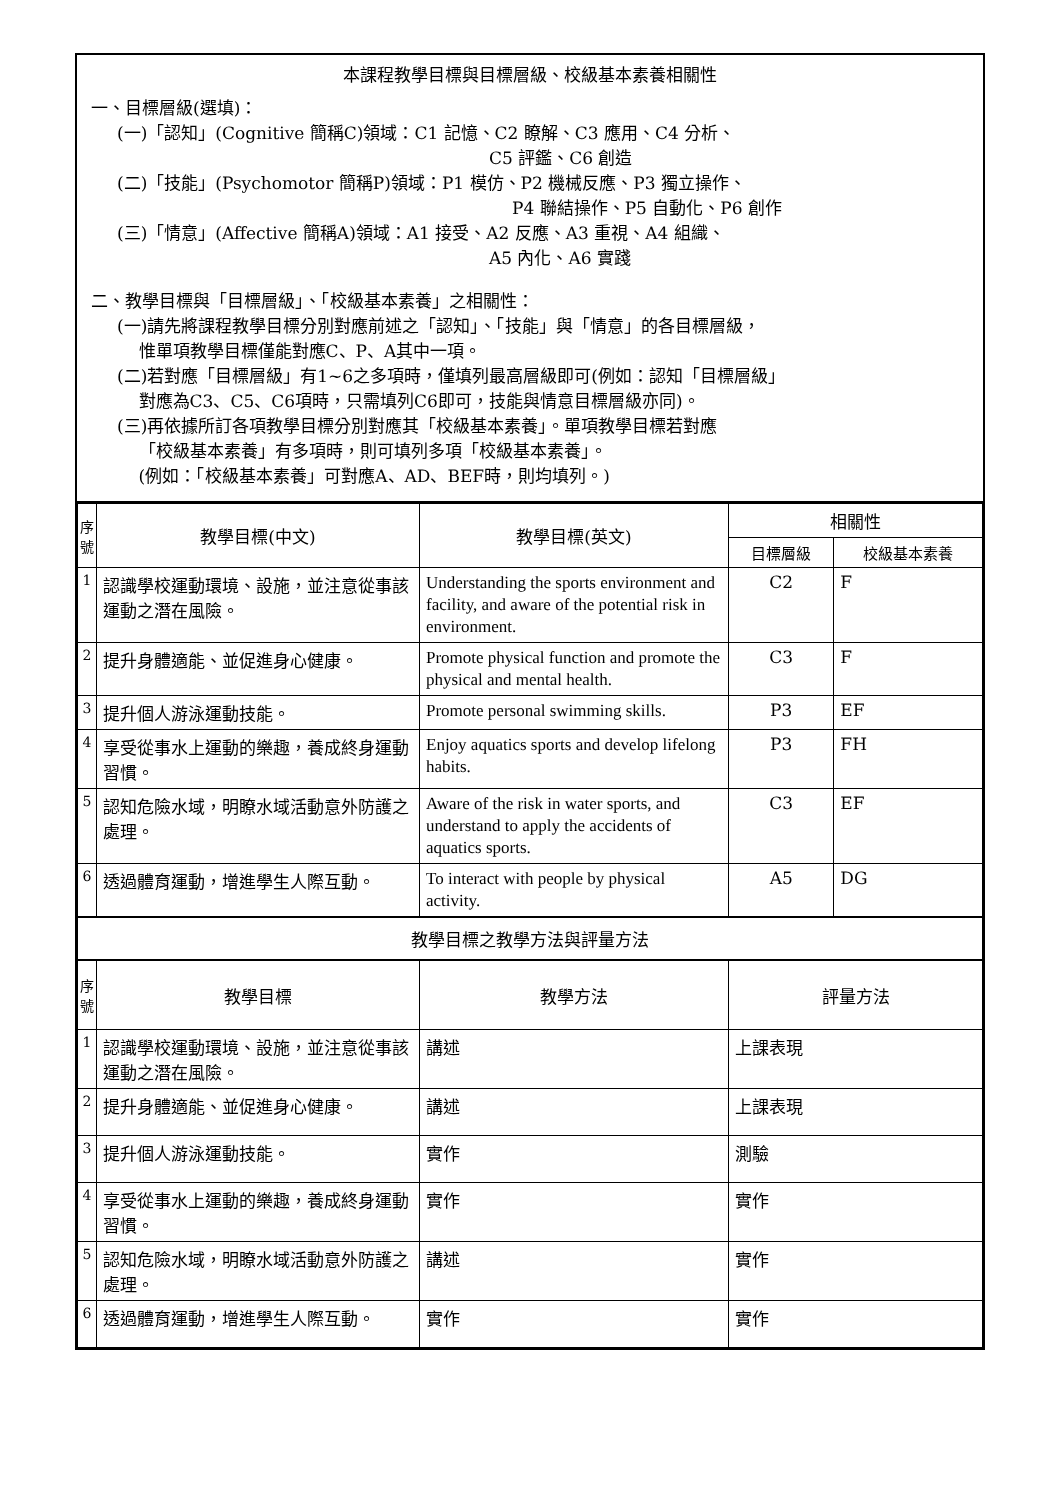本課程教學目標與目標層級、校級基本素養相關性
一、目標層級(選填)：
(一)「認知」(Cognitive 簡稱C)領域：C1 記憶、C2 瞭解、C3 應用、C4 分析、
C5 評鑑、C6 創造
(二)「技能」(Psychomotor 簡稱P)領域：P1 模仿、P2 機械反應、P3 獨立操作、
P4 聯結操作、P5 自動化、P6 創作
(三)「情意」(Affective 簡稱A)領域：A1 接受、A2 反應、A3 重視、A4 組織、
A5 內化、A6 實踐
二、教學目標與「目標層級」、「校級基本素養」之相關性：
(一)請先將課程教學目標分別對應前述之「認知」、「技能」與「情意」的各目標層級，
惟單項教學目標僅能對應C、P、A其中一項。
(二)若對應「目標層級」有1~6之多項時，僅填列最高層級即可(例如：認知「目標層級」
對應為C3、C5、C6項時，只需填列C6即可，技能與情意目標層級亦同)。
(三)再依據所訂各項教學目標分別對應其「校級基本素養」。單項教學目標若對應
「校級基本素養」有多項時，則可填列多項「校級基本素養」。
(例如：「校級基本素養」可對應A、AD、BEF時，則均填列。)
| 序號 | 教學目標(中文) | 教學目標(英文) | 相關性 | |
| --- | --- | --- | --- | --- |
| | | | 目標層級 | 校級基本素養 |
| 1 | 認識學校運動環境、設施，並注意從事該運動之潛在風險。 | Understanding the sports environment and facility, and aware of the potential risk in environment. | C2 | F |
| 2 | 提升身體適能、並促進身心健康。 | Promote physical function and promote the physical and mental health. | C3 | F |
| 3 | 提升個人游泳運動技能。 | Promote personal swimming skills. | P3 | EF |
| 4 | 享受從事水上運動的樂趣，養成終身運動習慣。 | Enjoy aquatics sports and develop lifelong habits. | P3 | FH |
| 5 | 認知危險水域，明瞭水域活動意外防護之處理。 | Aware of the risk in water sports, and understand to apply the accidents of aquatics sports. | C3 | EF |
| 6 | 透過體育運動，增進學生人際互動。 | To interact with people by physical activity. | A5 | DG |
| 教學目標之教學方法與評量方法 | | | | |
| 序號 | 教學目標 | 教學方法 | 評量方法 |
| --- | --- | --- | --- |
| 1 | 認識學校運動環境、設施，並注意從事該運動之潛在風險。 | 講述 | 上課表現 |
| 2 | 提升身體適能、並促進身心健康。 | 講述 | 上課表現 |
| 3 | 提升個人游泳運動技能。 | 實作 | 測驗 |
| 4 | 享受從事水上運動的樂趣，養成終身運動習慣。 | 實作 | 實作 |
| 5 | 認知危險水域，明瞭水域活動意外防護之處理。 | 講述 | 實作 |
| 6 | 透過體育運動，增進學生人際互動。 | 實作 | 實作 |